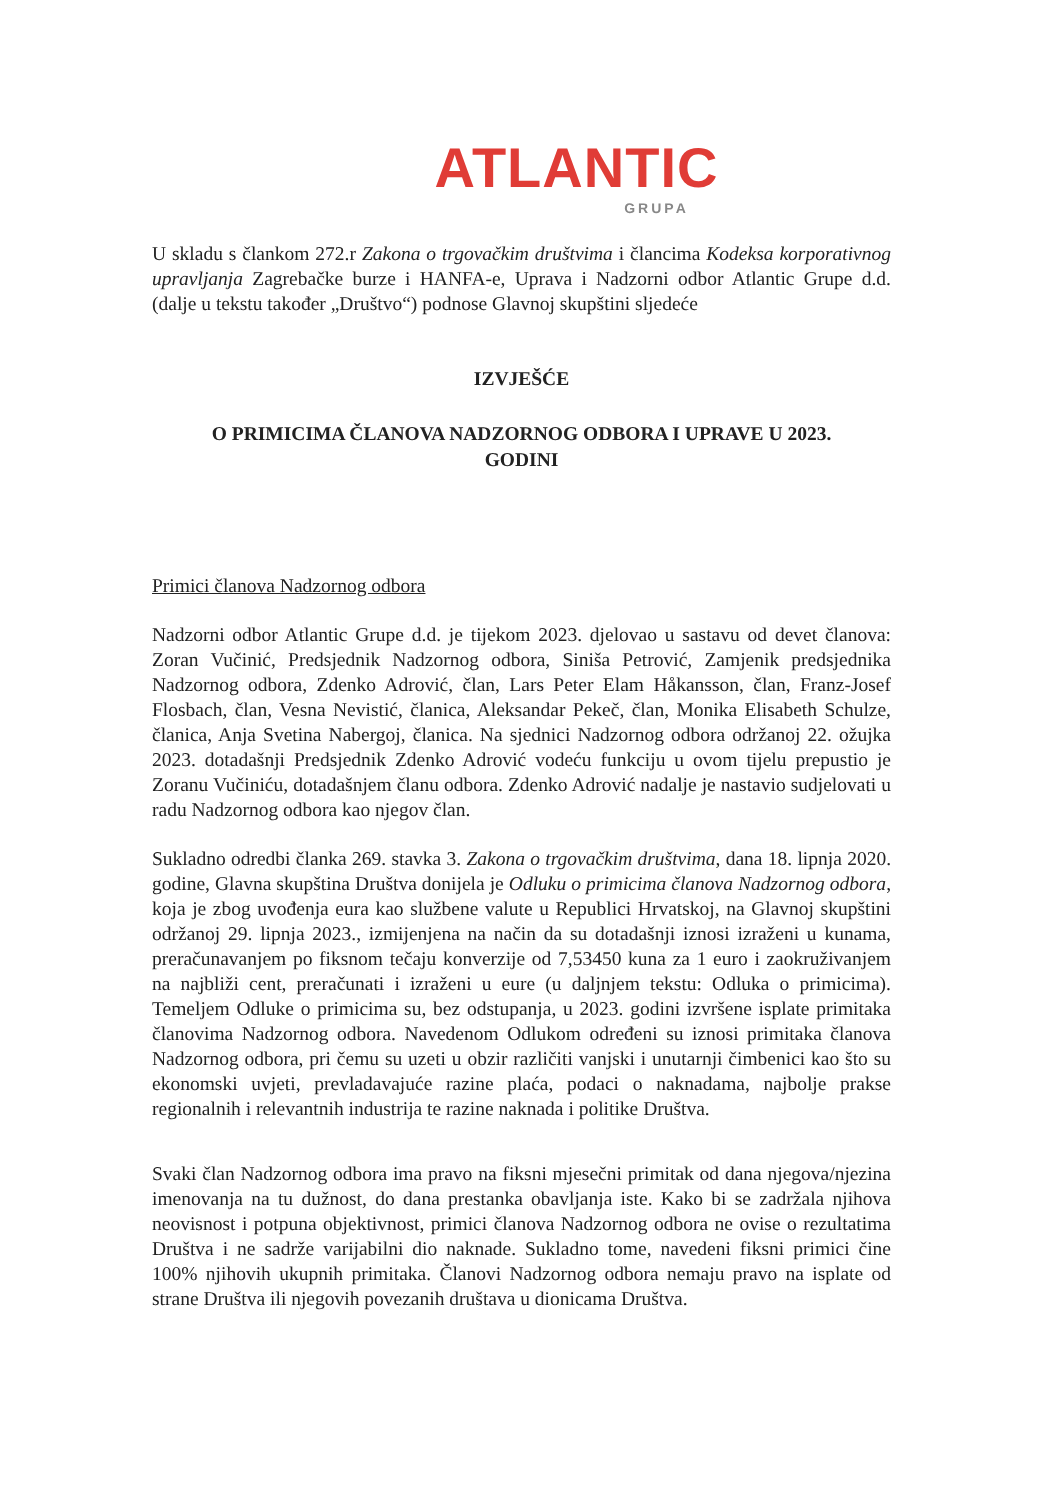ATLANTIC
GRUPA
U skladu s člankom 272.r Zakona o trgovačkim društvima i člancima Kodeksa korporativnog upravljanja Zagrebačke burze i HANFA-e, Uprava i Nadzorni odbor Atlantic Grupe d.d. (dalje u tekstu također „Društvo“) podnose Glavnoj skupštini sljedeće
IZVJEŠĆE
O PRIMICIMA ČLANOVA NADZORNOG ODBORA I UPRAVE U 2023.
GODINI
Primici članova Nadzornog odbora
Nadzorni odbor Atlantic Grupe d.d. je tijekom 2023. djelovao u sastavu od devet članova: Zoran Vučinić, Predsjednik Nadzornog odbora, Siniša Petrović, Zamjenik predsjednika Nadzornog odbora, Zdenko Adrović, član, Lars Peter Elam Håkansson, član, Franz-Josef Flosbach, član, Vesna Nevistić, članica, Aleksandar Pekeč, član, Monika Elisabeth Schulze, članica, Anja Svetina Nabergoj, članica. Na sjednici Nadzornog odbora održanoj 22. ožujka 2023. dotadašnji Predsjednik Zdenko Adrović vodeću funkciju u ovom tijelu prepustio je Zoranu Vučiniću, dotadašnjem članu odbora. Zdenko Adrović nadalje je nastavio sudjelovati u radu Nadzornog odbora kao njegov član.
Sukladno odredbi članka 269. stavka 3. Zakona o trgovačkim društvima, dana 18. lipnja 2020. godine, Glavna skupština Društva donijela je Odluku o primicima članova Nadzornog odbora, koja je zbog uvođenja eura kao službene valute u Republici Hrvatskoj, na Glavnoj skupštini održanoj 29. lipnja 2023., izmijenjena na način da su dotadašnji iznosi izraženi u kunama, preračunavanjem po fiksnom tečaju konverzije od 7,53450 kuna za 1 euro i zaokruživanjem na najbliži cent, preračunati i izraženi u eure (u daljnjem tekstu: Odluka o primicima). Temeljem Odluke o primicima su, bez odstupanja, u 2023. godini izvršene isplate primitaka članovima Nadzornog odbora. Navedenom Odlukom određeni su iznosi primitaka članova Nadzornog odbora, pri čemu su uzeti u obzir različiti vanjski i unutarnji čimbenici kao što su ekonomski uvjeti, prevladavajuće razine plaća, podaci o naknadama, najbolje prakse regionalnih i relevantnih industrija te razine naknada i politike Društva.
Svaki član Nadzornog odbora ima pravo na fiksni mjesečni primitak od dana njegova/njezina imenovanja na tu dužnost, do dana prestanka obavljanja iste. Kako bi se zadržala njihova neovisnost i potpuna objektivnost, primici članova Nadzornog odbora ne ovise o rezultatima Društva i ne sadrže varijabilni dio naknade. Sukladno tome, navedeni fiksni primici čine 100% njihovih ukupnih primitaka. Članovi Nadzornog odbora nemaju pravo na isplate od strane Društva ili njegovih povezanih društava u dionicama Društva.